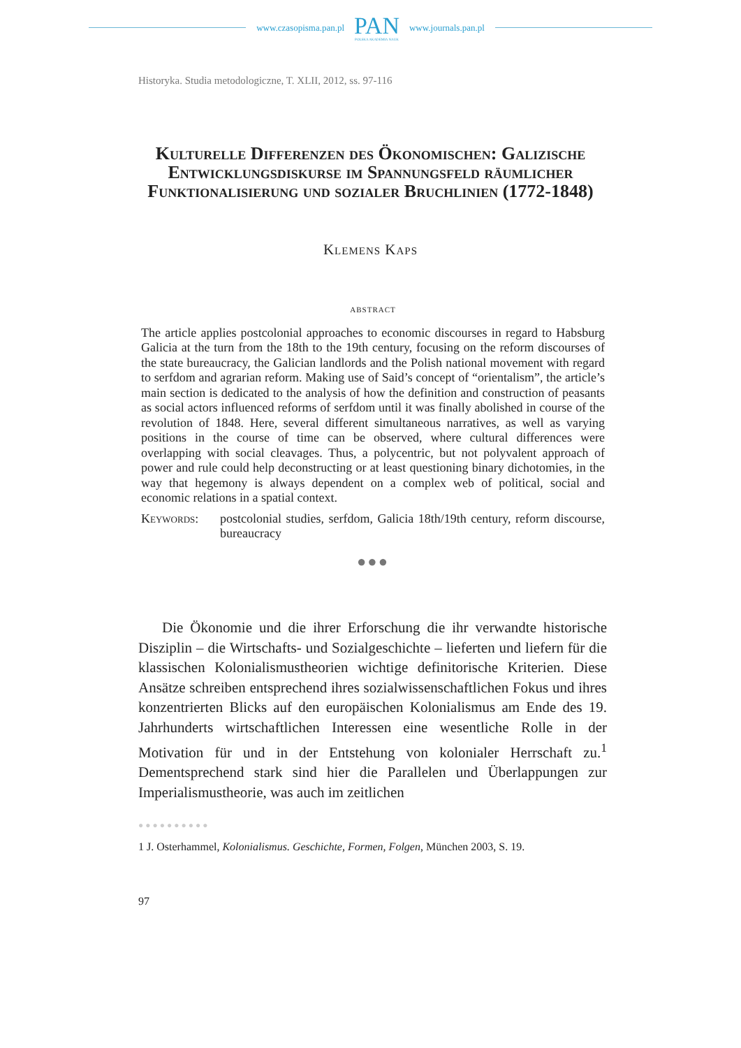www.czasopisma.pan.pl
PAN
POLSKA AKADEMIA NAUK
www.journals.pan.pl
Historyka. Studia metodologiczne, T. XLII, 2012, ss. 97-116
Kulturelle Differenzen des Ökonomischen: Galizische Entwicklungsdiskurse im Spannungsfeld räumlicher Funktionalisierung und sozialer Bruchlinien (1772-1848)
Klemens Kaps
abstract
The article applies postcolonial approaches to economic discourses in regard to Habsburg Galicia at the turn from the 18th to the 19th century, focusing on the reform discourses of the state bureaucracy, the Galician landlords and the Polish national movement with regard to serfdom and agrarian reform. Making use of Said’s concept of “orientalism”, the article’s main section is dedicated to the analysis of how the definition and construction of peasants as social actors influenced reforms of serfdom until it was finally abolished in course of the revolution of 1848. Here, several different simultaneous narratives, as well as varying positions in the course of time can be observed, where cultural differences were overlapping with social cleavages. Thus, a polycentric, but not polyvalent approach of power and rule could help deconstructing or at least questioning binary dichotomies, in the way that hegemony is always dependent on a complex web of political, social and economic relations in a spatial context.
Keywords: postcolonial studies, serfdom, Galicia 18th/19th century, reform discourse, bureaucracy
●●●
Die Ökonomie und die ihrer Erforschung die ihr verwandte historische Disziplin – die Wirtschafts- und Sozialgeschichte – lieferten und liefern für die klassischen Kolonialismustheorien wichtige definitorische Kriterien. Diese Ansätze schreiben entsprechend ihres sozialwissenschaftlichen Fokus und ihres konzentrierten Blicks auf den europäischen Kolonialismus am Ende des 19. Jahrhunderts wirtschaftlichen Interessen eine wesentliche Rolle in der Motivation für und in der Entstehung von kolonialer Herrschaft zu.<sup>1</sup> Dementsprechend stark sind hier die Parallelen und Überlappungen zur Imperialismustheorie, was auch im zeitlichen
●●●●●●●●●●
1 J. Osterhammel, Kolonialismus. Geschichte, Formen, Folgen, München 2003, S. 19.
97